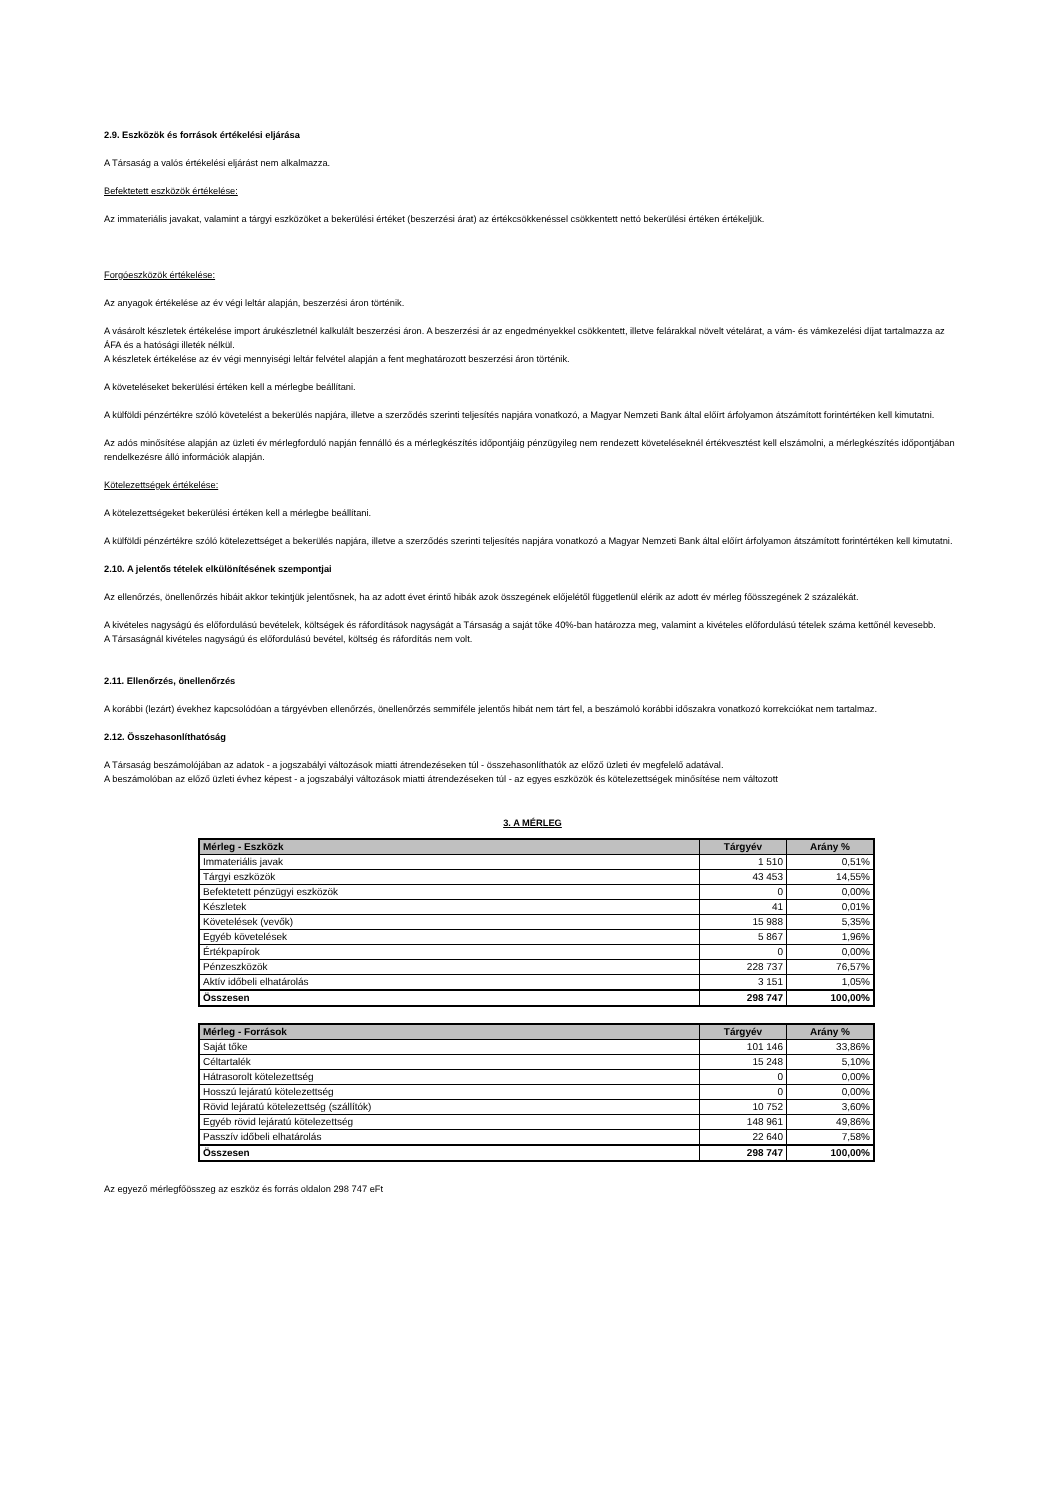2.9. Eszközök és források értékelési eljárása
A Társaság a valós értékelési eljárást nem alkalmazza.
Befektetett eszközök értékelése:
Az immateriális javakat, valamint a tárgyi eszközöket a bekerülési értéket (beszerzési árat) az értékcsökkenéssel csökkentett nettó bekerülési értéken értékeljük.
Forgóeszközök értékelése:
Az anyagok értékelése az év végi leltár alapján, beszerzési áron történik.
A vásárolt készletek értékelése import árukészletnél kalkulált beszerzési áron. A beszerzési ár az engedményekkel csökkentett, illetve felárakkal növelt vételárat, a vám- és vámkezelési díjat tartalmazza az ÁFA és a hatósági illeték nélkül.
A készletek értékelése az év végi mennyiségi leltár felvétel alapján a fent meghatározott beszerzési áron történik.
A követeléseket bekerülési értéken kell a mérlegbe beállítani.
A külföldi pénzértékre szóló követelést a bekerülés napjára, illetve a szerződés szerinti teljesítés napjára vonatkozó, a Magyar Nemzeti Bank által előírt árfolyamon átszámított forintértéken kell kimutatni.
Az adós minősítése alapján az üzleti év mérlegforduló napján fennálló és a mérlegkészítés időpontjáig pénzügyileg nem rendezett követeléseknél értékvesztést kell elszámolni, a mérlegkészítés időpontjában rendelkezésre álló információk alapján.
Kötelezettségek értékelése:
A kötelezettségeket bekerülési értéken kell a mérlegbe beállítani.
A külföldi pénzértékre szóló kötelezettséget a bekerülés napjára, illetve a szerződés szerinti teljesítés napjára vonatkozó a Magyar Nemzeti Bank által előírt árfolyamon átszámított forintértéken kell kimutatni.
2.10. A jelentős tételek elkülönítésének szempontjai
Az ellenőrzés, önellenőrzés hibáit akkor tekintjük jelentősnek, ha az adott évet érintő hibák azok összegének előjelétől függetlenül elérik az adott év mérleg főösszegének 2 százalékát.
A kivételes nagyságú és előfordulású bevételek, költségek és ráfordítások nagyságát a Társaság a saját tőke 40%-ban határozza meg, valamint a kivételes előfordulású tételek száma kettőnél kevesebb.
A Társaságnál kivételes nagyságú és előfordulású bevétel, költség és ráfordítás nem volt.
2.11. Ellenőrzés, önellenőrzés
A korábbi (lezárt) évekhez kapcsolódóan a tárgyévben ellenőrzés, önellenőrzés semmiféle jelentős hibát nem tárt fel, a beszámoló korábbi időszakra vonatkozó korrekciókat nem tartalmaz.
2.12. Összehasonlíthatóság
A Társaság beszámolójában az adatok - a jogszabályi változások miatti átrendezéseken túl - összehasonlíthatók az előző üzleti év megfelelő adatával.
A beszámolóban az előző üzleti évhez képest - a jogszabályi változások miatti átrendezéseken túl - az egyes eszközök és kötelezettségek minősítése nem változott
3. A MÉRLEG
| Mérleg - Eszközk | Tárgyév | Arány % |
| --- | --- | --- |
| Immateriális javak | 1 510 | 0,51% |
| Tárgyi eszközök | 43 453 | 14,55% |
| Befektetett pénzügyi eszközök | 0 | 0,00% |
| Készletek | 41 | 0,01% |
| Követelések (vevők) | 15 988 | 5,35% |
| Egyéb követelések | 5 867 | 1,96% |
| Értékpapírok | 0 | 0,00% |
| Pénzeszközök | 228 737 | 76,57% |
| Aktív időbeli elhatárolás | 3 151 | 1,05% |
| Összesen | 298 747 | 100,00% |
| Mérleg - Források | Tárgyév | Arány % |
| --- | --- | --- |
| Saját tőke | 101 146 | 33,86% |
| Céltartalék | 15 248 | 5,10% |
| Hátrasorolt kötelezettség | 0 | 0,00% |
| Hosszú lejáratú kötelezettség | 0 | 0,00% |
| Rövid lejáratú kötelezettség (szállítók) | 10 752 | 3,60% |
| Egyéb rövid lejáratú kötelezettség | 148 961 | 49,86% |
| Passzív időbeli elhatárolás | 22 640 | 7,58% |
| Összesen | 298 747 | 100,00% |
Az egyező mérlegfőösszeg az eszköz és forrás oldalon 298 747 eFt